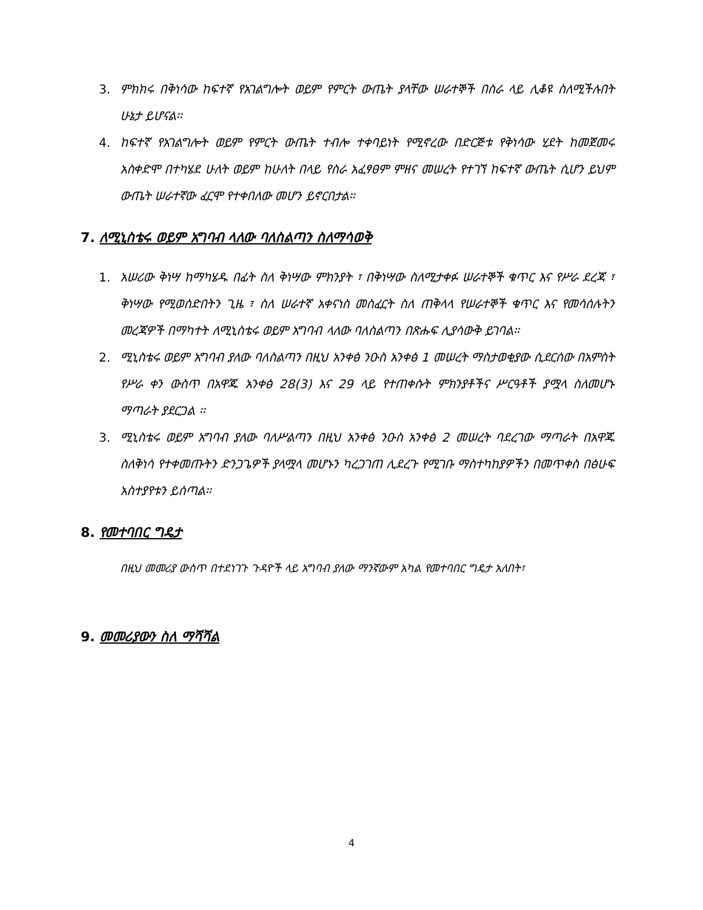3. ምክክሩ በቅነሳው ከፍተኛ የአገልግሎት ወይም የምርት ውጤት ያላቸው ሠራተኞች በስራ ላይ ሊቆዩ ስለሚችሉበት ሁኔታ ይሆናል፡፡
4. ከፍተኛ የአገልግሎት ወይም የምርት ውጤት ተብሎ ተቀባይነት የሚኖረው በድርጅቱ የቅነሳው ሂደት ከመጀመሩ አስቀድሞ በተካሄደ ሁለት ወይም ከሁለት በላይ የስራ አፈፃፀም ምዘና መሠረት የተገኘ ከፍተኛ ውጤት ሲሆን ይህም ውጤት ሠራተኛው ፈርሞ የተቀበለው መሆን ይኖርበታል፡፡
7. ለሚኒስቴሩ ወይም አግባብ ላለው ባለስልጣን ስለማሳወቅ
1. አሠሪው ቅነሣ ከማካሄዱ በፊት ስለ ቅነሣው ምክንያት ፣ በቅነሣው ስለሚታቀፉ ሠራተኞች ቁጥር እና የሥራ ደረጃ ፣ ቅነሣው የሚወሰድበትን ጊዜ ፣ ስለ ሠራተኛ አቀናነስ መስፈርት ስለ ጠቅላላ የሠራተኞች ቁጥር እና የመሳሰሉትን መረጃዎች በማካተት ለሚኒስቴሩ ወይም አግባብ ላለው ባለስልጣን በጽሑፍ ሊያሳውቅ ይገባል፡፡
2. ሚኒስቴሩ ወይም አግባብ ያለው ባለስልጣን በዚህ አንቀፅ ንዑስ አንቀፅ 1 መሠረት ማስታወቂያው ሲደርሰው በአምስት የሥራ ቀን ውስጥ በአዋጁ አንቀፅ 28(3) እና 29 ላይ የተጠቀሱት ምክንያቶችና ሥርዓቶች ያሟላ ስለመሆኑ ማጣራት ያደርጋል ፡፡
3. ሚኒስቴሩ ወይም አግባብ ያለው ባለሥልጣን በዚህ አንቀፅ ንዑስ አንቀፅ 2 መሠረት ባደረገው ማጣራት በአዋጁ ስለቅነሳ የተቀመጡትን ድንጋጌዎች ያላሟላ መሆኑን ካረጋገጠ ሊደረጉ የሚገቡ ማስተካከያዎችን በመጥቀስ በፅሁፍ አስተያየቱን ይሰጣል፡፡
8. የመተባበር ግዴታ
በዚህ መመሪያ ውስጥ በተደነገጉ ጉዳዮች ላይ አግባብ ያለው ማንኛውም አካል የመተባበር ግዴታ አለበት፣
9. መመሪያውን ስለ ማሻሻል
4